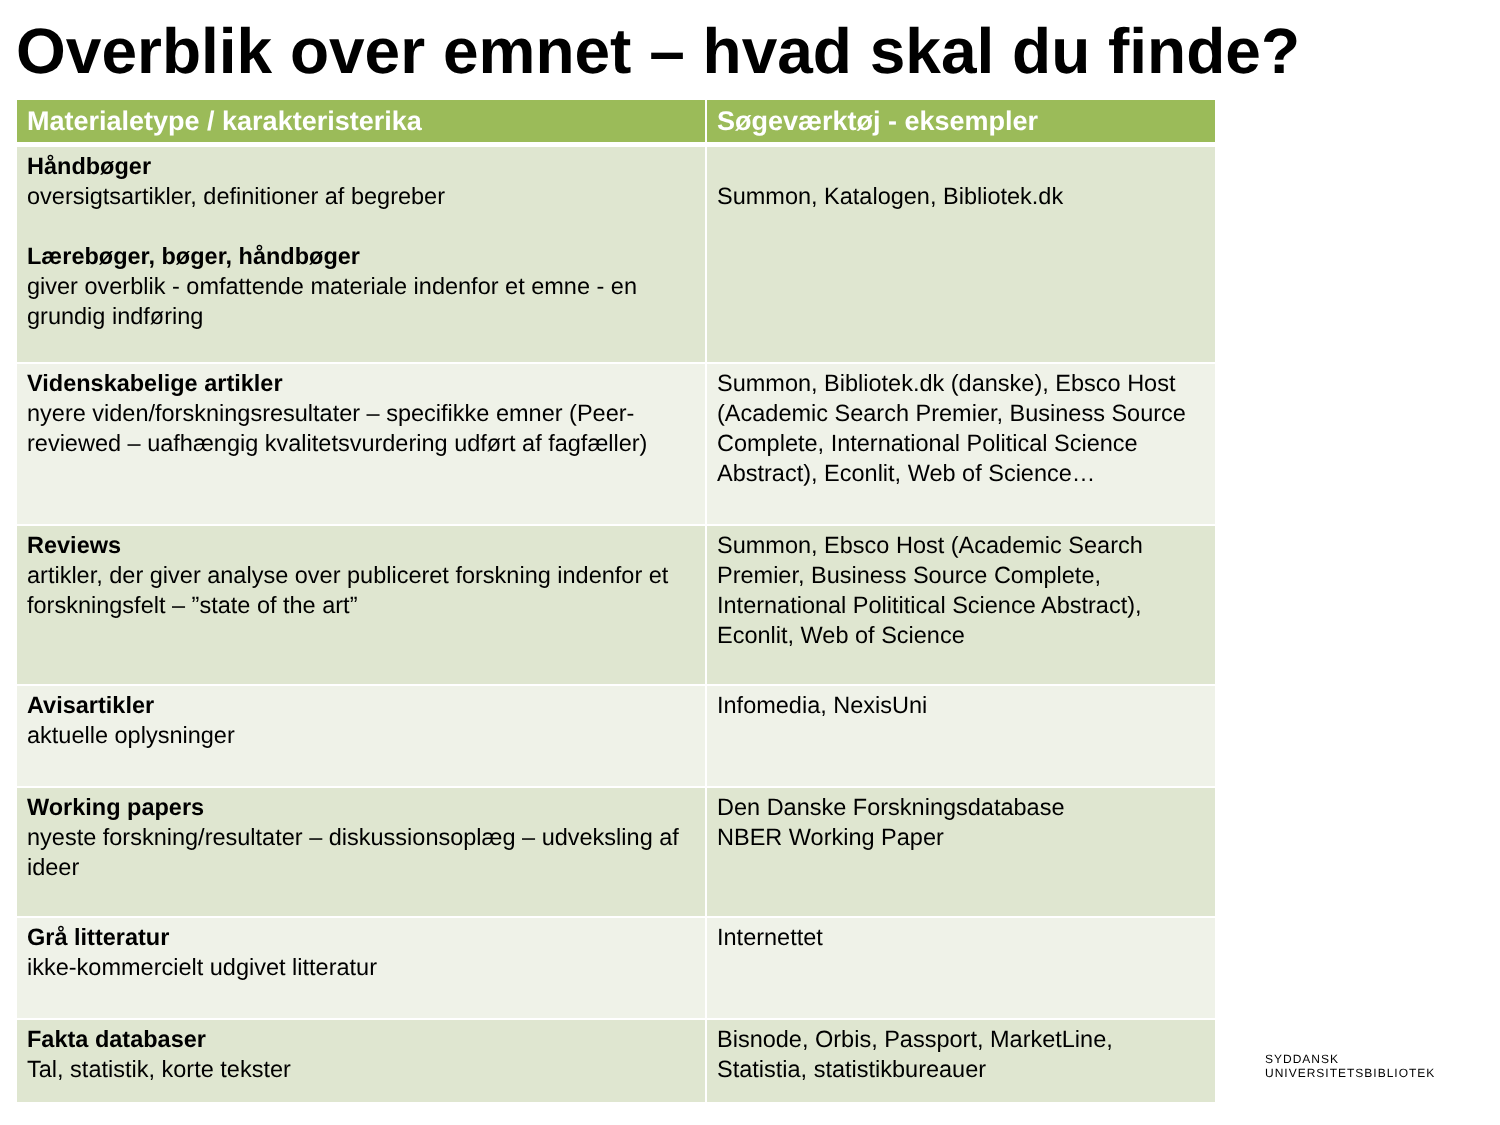Overblik over emnet – hvad skal du finde?
| Materialetype / karakteristerika | Søgeværktøj - eksempler |
| --- | --- |
| Håndbøger oversigtsartikler, definitioner af begreber Lærebøger, bøger, håndbøger giver overblik - omfattende materiale indenfor et emne - en grundig indføring | Summon, Katalogen, Bibliotek.dk |
| Videnskabelige artikler nyere viden/forskningsresultater – specifikke emner (Peer-reviewed – uafhængig kvalitetsvurdering udført af fagfæller) | Summon, Bibliotek.dk (danske), Ebsco Host (Academic Search Premier, Business Source Complete, International Political Science Abstract), Econlit, Web of Science… |
| Reviews artikler, der giver analyse over publiceret forskning indenfor et forskningsfelt – ”state of the art” | Summon, Ebsco Host (Academic Search Premier, Business Source Complete, International Polititical Science Abstract), Econlit, Web of Science |
| Avisartikler aktuelle oplysninger | Infomedia, NexisUni |
| Working papers nyeste forskning/resultater – diskussionsoplæg – udveksling af ideer | Den Danske Forskningsdatabase NBER Working Paper |
| Grå litteratur ikke-kommercielt udgivet litteratur | Internettet |
| Fakta databaser Tal, statistik, korte tekster | Bisnode, Orbis, Passport, MarketLine, Statistia, statistikbureauer |
SYDDANSK
UNIVERSITETSBIBLIOTEK